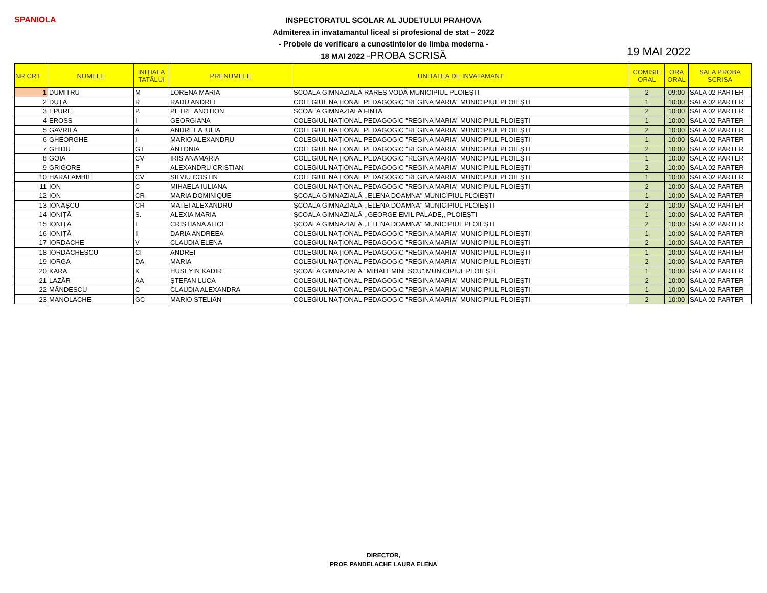SPANIOLA
INSPECTORATUL SCOLAR AL JUDETULUI PRAHOVA
Admiterea in invatamantul liceal si profesional de stat – 2022
- Probele de verificare a cunostintelor de limba moderna -
18 MAI 2022 -PROBA SCRISĂ
19 MAI 2022
| NR CRT | NUMELE | INIȚIALA TATĂLUI | PRENUMELE | UNITATEA DE INVATAMANT | COMISIE ORAL | ORA ORAL | SALA PROBA SCRISA |
| --- | --- | --- | --- | --- | --- | --- | --- |
| 1 | DUMITRU | M | LORENA MARIA | SCOALA GIMNAZIALĂ RAREȘ VODĂ MUNICIPIUL PLOIEȘTI | 2 | 09:00 | SALA 02 PARTER |
| 2 | DUȚĂ | R | RADU ANDREI | COLEGIUL NAȚIONAL PEDAGOGIC "REGINA MARIA" MUNICIPIUL PLOIEȘTI | 1 | 10:00 | SALA 02 PARTER |
| 3 | EPURE | P. | PETRE ANOTION | SCOALA GIMNAZIALA FINTA | 2 | 10:00 | SALA 02 PARTER |
| 4 | EROSS | I | GEORGIANA | COLEGIUL NAȚIONAL PEDAGOGIC "REGINA MARIA" MUNICIPIUL PLOIEȘTI | 1 | 10:00 | SALA 02 PARTER |
| 5 | GAVRILĂ | A | ANDREEA IULIA | COLEGIUL NAȚIONAL PEDAGOGIC "REGINA MARIA" MUNICIPIUL PLOIEȘTI | 2 | 10:00 | SALA 02 PARTER |
| 6 | GHEORGHE | I | MARIO ALEXANDRU | COLEGIUL NAȚIONAL PEDAGOGIC "REGINA MARIA" MUNICIPIUL PLOIEȘTI | 1 | 10:00 | SALA 02 PARTER |
| 7 | GHIDU | GT | ANTONIA | COLEGIUL NAȚIONAL PEDAGOGIC "REGINA MARIA" MUNICIPIUL PLOIEȘTI | 2 | 10:00 | SALA 02 PARTER |
| 8 | GOIA | CV | IRIS ANAMARIA | COLEGIUL NAȚIONAL PEDAGOGIC "REGINA MARIA" MUNICIPIUL PLOIEȘTI | 1 | 10:00 | SALA 02 PARTER |
| 9 | GRIGORE | P | ALEXANDRU CRISTIAN | COLEGIUL NAȚIONAL PEDAGOGIC "REGINA MARIA" MUNICIPIUL PLOIEȘTI | 2 | 10:00 | SALA 02 PARTER |
| 10 | HARALAMBIE | CV | SILVIU COSTIN | COLEGIUL NAȚIONAL PEDAGOGIC "REGINA MARIA" MUNICIPIUL PLOIEȘTI | 1 | 10:00 | SALA 02 PARTER |
| 11 | ION | C | MIHAELA IULIANA | COLEGIUL NAȚIONAL PEDAGOGIC "REGINA MARIA" MUNICIPIUL PLOIEȘTI | 2 | 10:00 | SALA 02 PARTER |
| 12 | ION | CR | MARIA DOMINIQUE | ŞCOALA GIMNAZIALĂ ,,ELENA DOAMNA" MUNICIPIUL PLOIEȘTI | 1 | 10:00 | SALA 02 PARTER |
| 13 | IONAȘCU | CR | MATEI ALEXANDRU | ŞCOALA GIMNAZIALĂ ,,ELENA DOAMNA" MUNICIPIUL PLOIEȘTI | 2 | 10:00 | SALA 02 PARTER |
| 14 | IONIȚĂ | S. | ALEXIA MARIA | ŞCOALA GIMNAZIALĂ ,,GEORGE EMIL PALADE,, PLOIEŞTI | 1 | 10:00 | SALA 02 PARTER |
| 15 | IONIȚĂ | I | CRISTIANA ALICE | ŞCOALA GIMNAZIALĂ ,,ELENA DOAMNA" MUNICIPIUL PLOIEȘTI | 2 | 10:00 | SALA 02 PARTER |
| 16 | IONIȚĂ | II | DARIA ANDREEA | COLEGIUL NAȚIONAL PEDAGOGIC "REGINA MARIA" MUNICIPIUL PLOIEȘTI | 1 | 10:00 | SALA 02 PARTER |
| 17 | IORDACHE | V | CLAUDIA ELENA | COLEGIUL NAȚIONAL PEDAGOGIC "REGINA MARIA" MUNICIPIUL PLOIEȘTI | 2 | 10:00 | SALA 02 PARTER |
| 18 | IORDĂCHESCU | CI | ANDREI | COLEGIUL NAȚIONAL PEDAGOGIC "REGINA MARIA" MUNICIPIUL PLOIEȘTI | 1 | 10:00 | SALA 02 PARTER |
| 19 | IORGA | DA | MARIA | COLEGIUL NAȚIONAL PEDAGOGIC "REGINA MARIA" MUNICIPIUL PLOIEȘTI | 2 | 10:00 | SALA 02 PARTER |
| 20 | KARA | K | HUSEYIN KADIR | ŞCOALA GIMNAZIALĂ "MIHAI EMINESCU",MUNICIPIUL PLOIEȘTI | 1 | 10:00 | SALA 02 PARTER |
| 21 | LAZĂR | AA | ȘTEFAN LUCA | COLEGIUL NAȚIONAL PEDAGOGIC "REGINA MARIA" MUNICIPIUL PLOIEȘTI | 2 | 10:00 | SALA 02 PARTER |
| 22 | MĂNDESCU | C | CLAUDIA ALEXANDRA | COLEGIUL NAȚIONAL PEDAGOGIC "REGINA MARIA" MUNICIPIUL PLOIEȘTI | 1 | 10:00 | SALA 02 PARTER |
| 23 | MANOLACHE | GC | MARIO STELIAN | COLEGIUL NAȚIONAL PEDAGOGIC "REGINA MARIA" MUNICIPIUL PLOIEȘTI | 2 | 10:00 | SALA 02 PARTER |
DIRECTOR,
PROF. PANDELACHE LAURA ELENA